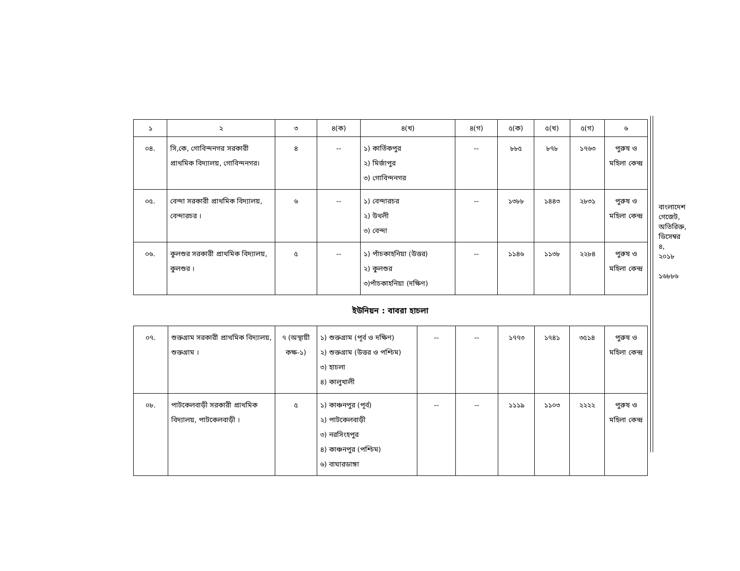| ১ | ২ | ৩ | ৪(ক) | ৪(খ) | ৪(গ) | ৫(ক) | ৫(খ) | ৫(গ) | ৬ |
| --- | --- | --- | --- | --- | --- | --- | --- | --- | --- |
| ০৪. | সি,কে, গোবিন্দনগর সরকারী প্রাথমিক বিদ্যালয়, গোবিন্দনগর। | ৪ | -- | ১) কার্তিকপুর ২) মির্জাপুর ৩) গোবিন্দনগর | -- | ৮৮৫ | ৮৭৮ | ১৭৬৩ | পুরুষ ও মহিলা কেন্দ্র |
| ০৫. | বেন্দা সরকারী প্রাথমিক বিদ্যালয়, বেন্দারচর । | ৬ | -- | ১) বেন্দারচর ২) উথলী ৩) বেন্দা | -- | ১৩৮৮ | ১৪৪৩ | ২৮৩১ | পুরুষ ও মহিলা কেন্দ্র |
| ০৬. | কুলশুর সরকারী প্রাথমিক বিদ্যালয়, কুলশুর । | ৫ | -- | ১) পাঁচকাহনিয়া (উত্তর) ২) কুলশুর ৩)পাঁচকাহনিয়া (দক্ষিণ) | -- | ১১৪৬ | ১১৩৮ | ২২৮৪ | পুরুষ ও মহিলা কেন্দ্র |
ইউনিয়ন : বাবরা হাচলা
| ০৭. | শুক্তগ্রাম সরকারী প্রাথমিক বিদ্যালয়, শুক্তগ্রাম । | ৭ (অস্থায়ী কক্ষ-১) | ১) শুক্তগ্রাম (পূর্ব ও দক্ষিণ) ২) শুক্তগ্রাম (উত্তর ও পশ্চিম) ৩) হাচলা ৪) কালুখালী | -- | -- | ১৭৭৩ | ১৭৪১ | ৩৫১৪ | পুরুষ ও মহিলা কেন্দ্র |
| ০৮. | পাটকেলবাড়ী সরকারী প্রাথমিক বিদ্যালয়, পাটকেলবাড়ী । | ৫ | ১) কাঞ্চনপুর (পূর্ব) ২) পাটকেলবাড়ী ৩) নরসিংহপুর ৪) কাঞ্চনপুর (পশ্চিম) ৬) বাঘারডাঙ্গা | -- | -- | ১১১৯ | ১১০৩ | ২২২২ | পুরুষ ও মহিলা কেন্দ্র |
বাংলাদেশ গেজেট, অতিরিক্ত, ডিসেম্বর ৪, ২০১৮
১৬৮৮৬